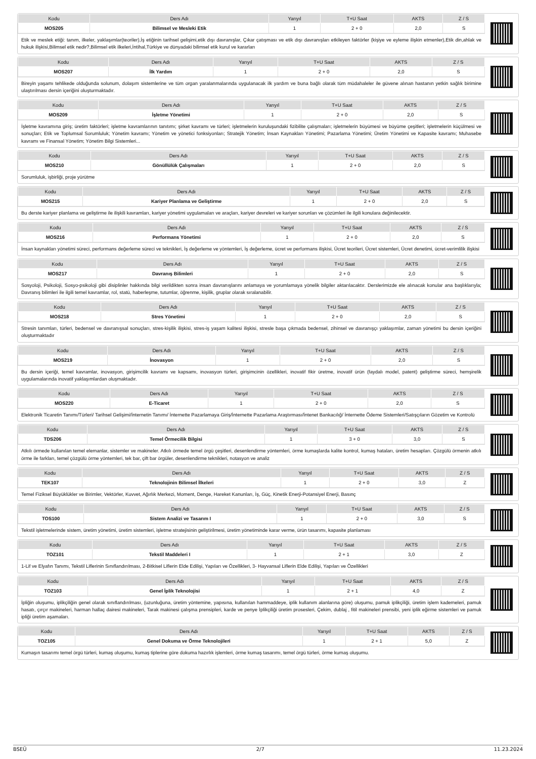| Kodu | Ders Adı | Yarıyıl | T+U Saat | AKTS | Z / S |
| --- | --- | --- | --- | --- | --- |
| MOS205 | Bilimsel ve Mesleki Etik | 1 | 2 + 0 | 2,0 | S |
Etik ve meslek etiği: tanım, ilkeler, yaklaşımlar(teoriler),İş etiğinin tarihsel gelişimi,etik dışı davranışlar, Çıkar çatışması ve etik dışı davranışları etkileyen faktörler (kişiye ve eyleme ilişkin etmenler),Etik din,ahlak ve hukuk ilişkisi,Bilimsel etik nedir?,Bilimsel etik ilkeleri,İntihal,Türkiye ve dünyadaki bilimsel etik kurul ve kararları
| Kodu | Ders Adı | Yarıyıl | T+U Saat | AKTS | Z / S |
| --- | --- | --- | --- | --- | --- |
| MOS207 | İlk Yardım | 1 | 2 + 0 | 2,0 | S |
Bireyin yaşamı tehlikede olduğunda solunum, dolaşım sistemlerine ve tüm organ yaralanmalarında uygulanacak ilk yardım ve buna bağlı olarak tüm müdahaleler ile güvene alınan hastanın yetkin sağlık birimine ulaştırılması dersin içeriğini oluşturmaktadır.
| Kodu | Ders Adı | Yarıyıl | T+U Saat | AKTS | Z / S |
| --- | --- | --- | --- | --- | --- |
| MOS209 | İşletme Yönetimi | 1 | 2 + 0 | 2,0 | S |
İşletme kavramına giriş; üretim faktörleri; işletme kavramlarının tanıtımı; şirket kavramı ve türleri; işletmelerin kuruluşundaki fizibilite çalışmaları; işletmelerin büyümesi ve büyüme çeşitleri; işletmelerin küçülmesi ve sonuçları; Etik ve Toplumsal Sorumluluk; Yönetim kavramı; Yönetim ve yönetici fonksiyonları; Stratejik Yönetim; İnsan Kaynakları Yönetimi; Pazarlama Yönetimi; Üretim Yönetimi ve Kapasite kavramı; Muhasebe kavramı ve Finansal Yönetim; Yönetim Bilgi Sistemleri...
| Kodu | Ders Adı | Yarıyıl | T+U Saat | AKTS | Z / S |
| --- | --- | --- | --- | --- | --- |
| MOS210 | Gönüllülük Çalışmaları | 1 | 2 + 0 | 2,0 | S |
Sorumluluk, işbirliği, proje yürütme
| Kodu | Ders Adı | Yarıyıl | T+U Saat | AKTS | Z / S |
| --- | --- | --- | --- | --- | --- |
| MOS215 | Kariyer Planlama ve Geliştirme | 1 | 2 + 0 | 2,0 | S |
Bu derste kariyer planlama ve geliştirme ile ilişkili kavramları, kariyer yönetimi uygulamaları ve araçları, kariyer devreleri ve kariyer sorunları ve çözümleri ile ilgili konulara değinilecektir.
| Kodu | Ders Adı | Yarıyıl | T+U Saat | AKTS | Z / S |
| --- | --- | --- | --- | --- | --- |
| MOS216 | Performans Yönetimi | 1 | 2 + 0 | 2,0 | S |
İnsan kaynakları yönetimi süreci, performans değerleme süreci ve teknikleri, İş değerleme ve yöntemleri, İş değerleme, ücret ve performans ilişkisi, Ücret teorileri, Ücret sistemleri, Ücret denetimi, ücret-verimlilik ilişkisi
| Kodu | Ders Adı | Yarıyıl | T+U Saat | AKTS | Z / S |
| --- | --- | --- | --- | --- | --- |
| MOS217 | Davranış Bilimleri | 1 | 2 + 0 | 2,0 | S |
Sosyoloji, Psikoloji, Sosyo-psikoloji gibi disiplinler hakkında bilgi verildikten sonra insan davranışlarını anlamaya ve yorumlamaya yönelik bilgiler aktarılacaktır. Derslerimizde ele alınacak konular ana başlıklarıyla; Davranış bilimleri ile ilgili temel kavramlar, rol, statü, haberleşme, tutumlar, öğrenme, kişilik, gruplar olarak sıralanabilir.
| Kodu | Ders Adı | Yarıyıl | T+U Saat | AKTS | Z / S |
| --- | --- | --- | --- | --- | --- |
| MOS218 | Stres Yönetimi | 1 | 2 + 0 | 2,0 | S |
Stresin tanımları, türleri, bedensel ve davranışsal sonuçları, stres-kişilik ilişkisi, stres-iş yaşam kalitesi ilişkisi, stresle başa çıkmada bedensel, zihinsel ve davranışçı yaklaşımlar, zaman yönetimi bu dersin içeriğini oluşturmaktadır
| Kodu | Ders Adı | Yarıyıl | T+U Saat | AKTS | Z / S |
| --- | --- | --- | --- | --- | --- |
| MOS219 | İnovasyon | 1 | 2 + 0 | 2,0 | S |
Bu dersin içeriği, temel kavramlar, inovasyon, girişimcilik kavramı ve kapsamı, inovasyon türleri, girişimcinin özellikleri, inovatif fikir üretme, inovatif ürün (faydalı model, patent) geliştirme süreci, hemşirelik uygulamalarında inovatif yaklaşımlardan oluşmaktadır.
| Kodu | Ders Adı | Yarıyıl | T+U Saat | AKTS | Z / S |
| --- | --- | --- | --- | --- | --- |
| MOS220 | E-Ticaret | 1 | 2 + 0 | 2,0 | S |
Elektronik Ticaretin Tanımı/Türleri/ Tarihsel Gelişimi/İnternetin Tanımı/ İnternette Pazarlamaya Giriş/İnternette Pazarlama Araştırması/İntenet Bankacılığ/ İnternette Ödeme Sistemleri/Satışçıların Gözetim ve Kontrolü
| Kodu | Ders Adı | Yarıyıl | T+U Saat | AKTS | Z / S |
| --- | --- | --- | --- | --- | --- |
| TDS206 | Temel Örmecilik Bilgisi | 1 | 3 + 0 | 3,0 | S |
Atkılı örmede kullanılan temel elemanlar, sistemler ve makineler. Atkılı örmede temel örgü çeşitleri, desenlendirme yöntemleri, örme kumaşlarda kalite kontrol, kumaş hataları, üretim hesapları. Çözgülü örmenin atkılı örme ile farkları, temel çözgülü örme yöntemleri, tek bar, çift bar örgüler, desenlendirme teknikleri, notasyon ve analiz
| Kodu | Ders Adı | Yarıyıl | T+U Saat | AKTS | Z / S |
| --- | --- | --- | --- | --- | --- |
| TEK107 | Teknolojinin Bilimsel İlkeleri | 1 | 2 + 0 | 3,0 | Z |
Temel Fiziksel Büyüklükler ve Birimler, Vektörler, Kuvvet, Ağırlık Merkezi, Moment, Denge, Hareket Kanunları, İş, Güç, Kinetik Enerji-Potansiyel Enerji, Basınç
| Kodu | Ders Adı | Yarıyıl | T+U Saat | AKTS | Z / S |
| --- | --- | --- | --- | --- | --- |
| TOS100 | Sistem Analizi ve Tasarım I | 1 | 2 + 0 | 3,0 | S |
Tekstil işletmelerinde sistem, üretim yönetimi, üretim sistemleri, işletme stratejisinin geliştirilmesi, üretim yönetiminde karar verme, ürün tasarımı, kapasite planlaması
| Kodu | Ders Adı | Yarıyıl | T+U Saat | AKTS | Z / S |
| --- | --- | --- | --- | --- | --- |
| TOZ101 | Tekstil Maddeleri I | 1 | 2 + 1 | 3,0 | Z |
1-Lif ve Elyafın Tanımı, Tekstil Liflerinin Sınıflandırılması, 2-Bitkisel Liflerin Elde Edilişi, Yapıları ve Özellikleri, 3- Hayvansal Liflerin Elde Edilişi, Yapıları ve Özellikleri
| Kodu | Ders Adı | Yarıyıl | T+U Saat | AKTS | Z / S |
| --- | --- | --- | --- | --- | --- |
| TOZ103 | Genel İplik Teknolojisi | 1 | 2 + 1 | 4,0 | Z |
İpliğin oluşumu, iplikçiliğin genel olarak sınıflandırılması, (uzunluğuna, üretim yöntemine, yapısına, kullanılan hammaddeye, iplik kullanım alanlarına göre) oluşumu, pamuk iplikçiliği, üretim işlem kademeleri, pamuk hasatı, çırçır makineleri, harman hallaç dairesi makineleri, Tarak makinesi çalışma prensipleri, karde ve penye İplikçiliği üretim prosesleri, Çekim, dublaj , fitil makineleri prensibi, yeni iplik eğirme sistemleri ve pamuk ipliği üretim aşamaları.
| Kodu | Ders Adı | Yarıyıl | T+U Saat | AKTS | Z / S |
| --- | --- | --- | --- | --- | --- |
| TOZ105 | Genel Dokuma ve Örme Teknolojileri | 1 | 2 + 1 | 5,0 | Z |
Kumaşın tasarımı temel örgü türleri, kumaş oluşumu, kumaş tiplerine göre dokuma hazırlık işlemleri, örme kumaş tasarımı, temel örgü türleri, örme kumaş oluşumu.
BSEÜ 2/7 11.23.2024